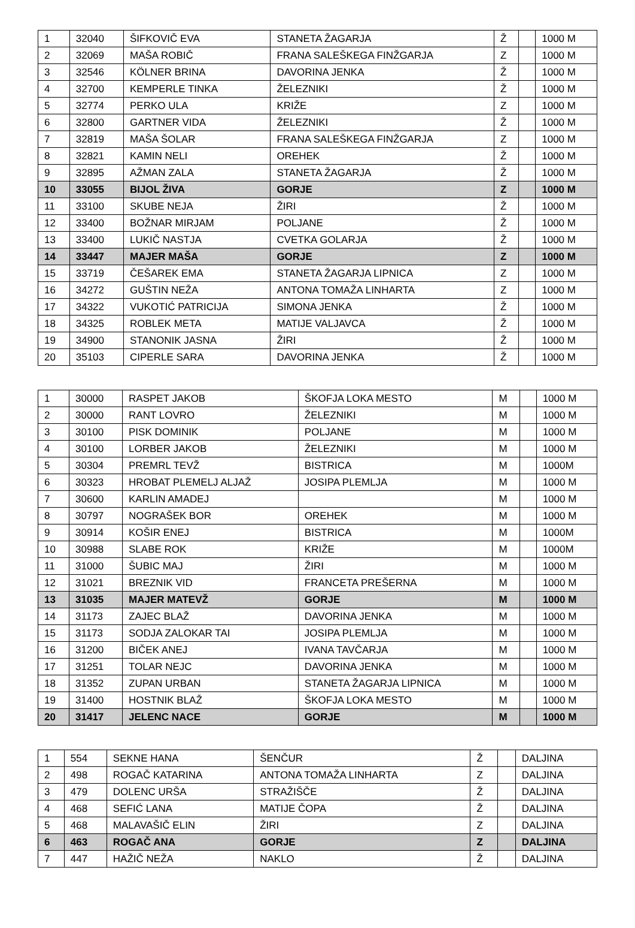| 1 | 32040 | ŠIFKOVIČ EVA | STANETA ŽAGARJA | Ž | | 1000 M |
| 2 | 32069 | MAŠA ROBIČ | FRANA SALEŠKEGA FINŽGARJA | Z | | 1000 M |
| 3 | 32546 | KÖLNER BRINA | DAVORINA JENKA | Ž | | 1000 M |
| 4 | 32700 | KEMPERLE TINKA | ŽELEZNIKI | Ž | | 1000 M |
| 5 | 32774 | PERKO ULA | KRIŽE | Z | | 1000 M |
| 6 | 32800 | GARTNER VIDA | ŽELEZNIKI | Ž | | 1000 M |
| 7 | 32819 | MAŠA ŠOLAR | FRANA SALEŠKEGA FINŽGARJA | Z | | 1000 M |
| 8 | 32821 | KAMIN NELI | OREHEK | Ž | | 1000 M |
| 9 | 32895 | AŽMAN ZALA | STANETA ŽAGARJA | Ž | | 1000 M |
| 10 | 33055 | BIJOL ŽIVA | GORJE | Z | | 1000 M |
| 11 | 33100 | SKUBE NEJA | ŽIRI | Ž | | 1000 M |
| 12 | 33400 | BOŽNAR MIRJAM | POLJANE | Ž | | 1000 M |
| 13 | 33400 | LUKIČ NASTJA | CVETKA GOLARJA | Ž | | 1000 M |
| 14 | 33447 | MAJER MAŠA | GORJE | Z | | 1000 M |
| 15 | 33719 | ČEŠAREK EMA | STANETA ŽAGARJA LIPNICA | Z | | 1000 M |
| 16 | 34272 | GUŠTIN NEŽA | ANTONA TOMAŽA LINHARTA | Z | | 1000 M |
| 17 | 34322 | VUKOTIĆ PATRICIJA | SIMONA JENKA | Ž | | 1000 M |
| 18 | 34325 | ROBLEK META | MATIJE VALJAVCA | Ž | | 1000 M |
| 19 | 34900 | STANONIK JASNA | ŽIRI | Ž | | 1000 M |
| 20 | 35103 | CIPERLE SARA | DAVORINA JENKA | Ž | | 1000 M |
| 1 | 30000 | RASPET JAKOB | ŠKOFJA LOKA MESTO | M | | 1000 M |
| 2 | 30000 | RANT LOVRO | ŽELEZNIKI | M | | 1000 M |
| 3 | 30100 | PISK DOMINIK | POLJANE | M | | 1000 M |
| 4 | 30100 | LORBER JAKOB | ŽELEZNIKI | M | | 1000 M |
| 5 | 30304 | PREMRL TEVŽ | BISTRICA | M | | 1000M |
| 6 | 30323 | HROBAT PLEMELJ ALJAŽ | JOSIPA PLEMLJA | M | | 1000 M |
| 7 | 30600 | KARLIN AMADEJ | | M | | 1000 M |
| 8 | 30797 | NOGRAŠEK BOR | OREHEK | M | | 1000 M |
| 9 | 30914 | KOŠIR ENEJ | BISTRICA | M | | 1000M |
| 10 | 30988 | SLABE ROK | KRIŽE | M | | 1000M |
| 11 | 31000 | ŠUBIC MAJ | ŽIRI | M | | 1000 M |
| 12 | 31021 | BREZNIK VID | FRANCETA PREŠERNA | M | | 1000 M |
| 13 | 31035 | MAJER MATEVŽ | GORJE | M | | 1000 M |
| 14 | 31173 | ZAJEC BLAŽ | DAVORINA JENKA | M | | 1000 M |
| 15 | 31173 | SODJA ZALOKAR TAI | JOSIPA PLEMLJA | M | | 1000 M |
| 16 | 31200 | BIČEK ANEJ | IVANA TAVČARJA | M | | 1000 M |
| 17 | 31251 | TOLAR NEJC | DAVORINA JENKA | M | | 1000 M |
| 18 | 31352 | ZUPAN URBAN | STANETA ŽAGARJA LIPNICA | M | | 1000 M |
| 19 | 31400 | HOSTNIK BLAŽ | ŠKOFJA LOKA MESTO | M | | 1000 M |
| 20 | 31417 | JELENC NACE | GORJE | M | | 1000 M |
| 1 | 554 | SEKNE HANA | ŠENČUR | Ž | | DALJINA |
| 2 | 498 | ROGAČ KATARINA | ANTONA TOMAŽA LINHARTA | Z | | DALJINA |
| 3 | 479 | DOLENC URŠA | STRAŽIŠČE | Ž | | DALJINA |
| 4 | 468 | SEFIĆ LANA | MATIJE ČOPA | Ž | | DALJINA |
| 5 | 468 | MALAVAŠIČ ELIN | ŽIRI | Z | | DALJINA |
| 6 | 463 | ROGAČ ANA | GORJE | Z | | DALJINA |
| 7 | 447 | HAŽIČ NEŽA | NAKLO | Ž | | DALJINA |